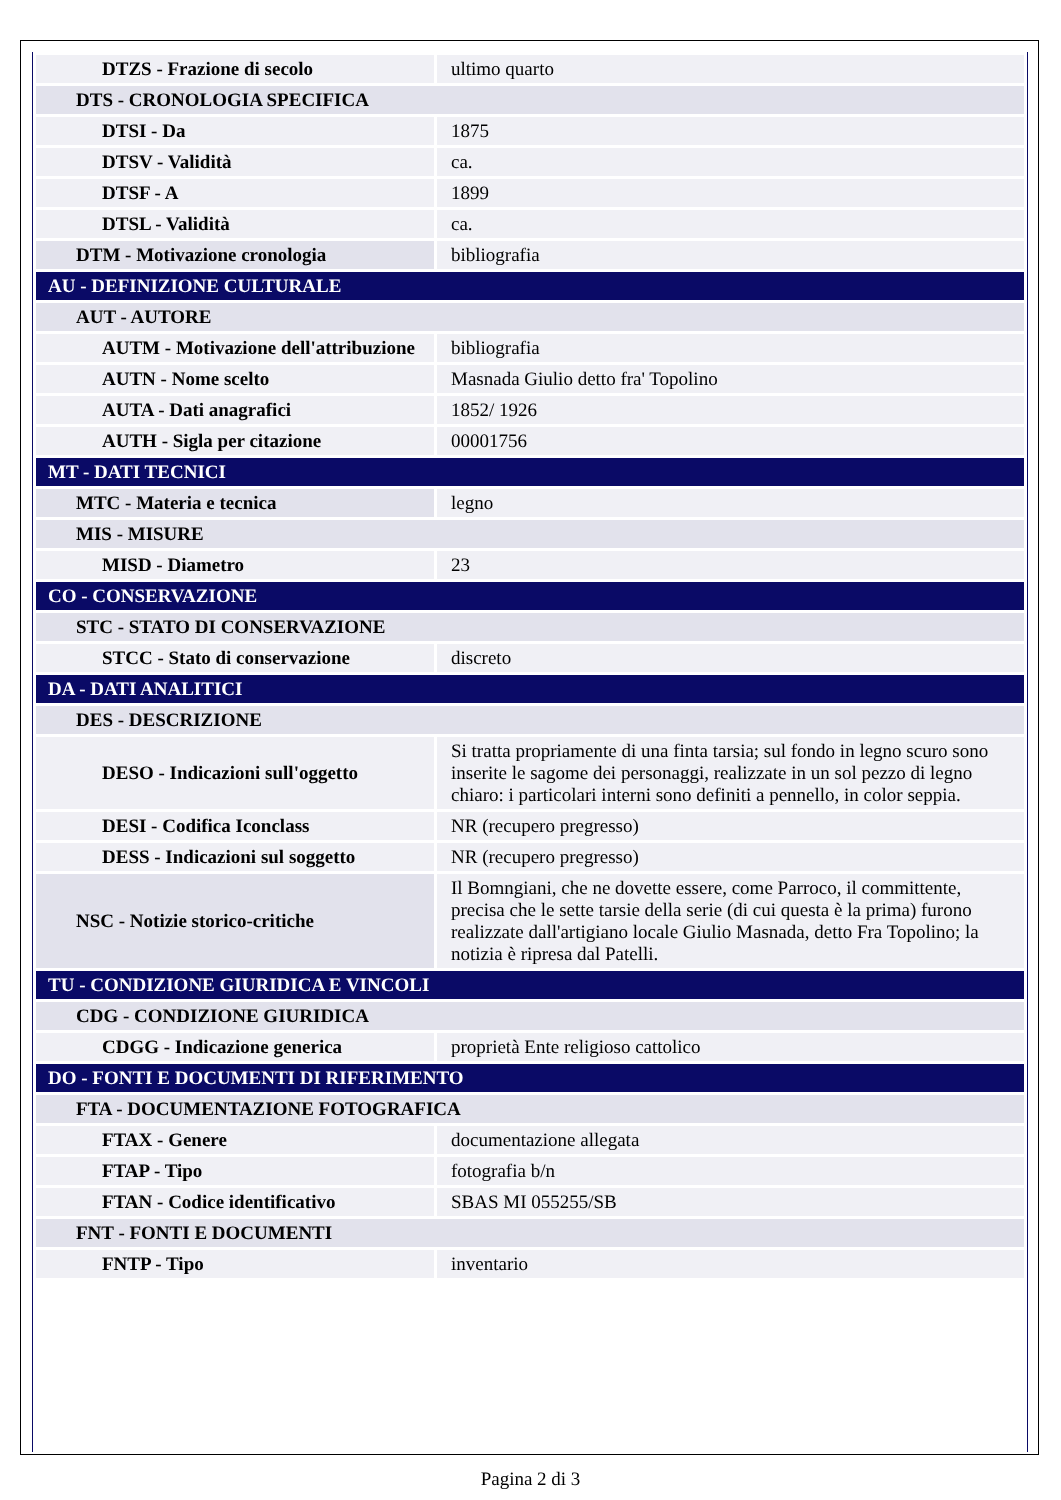| DTZS - Frazione di secolo | ultimo quarto |
| DTS - CRONOLOGIA SPECIFICA | |
| DTSI - Da | 1875 |
| DTSV - Validità | ca. |
| DTSF - A | 1899 |
| DTSL - Validità | ca. |
| DTM - Motivazione cronologia | bibliografia |
| AU - DEFINIZIONE CULTURALE | |
| AUT - AUTORE | |
| AUTM - Motivazione dell'attribuzione | bibliografia |
| AUTN - Nome scelto | Masnada Giulio detto fra' Topolino |
| AUTA - Dati anagrafici | 1852/ 1926 |
| AUTH - Sigla per citazione | 00001756 |
| MT - DATI TECNICI | |
| MTC - Materia e tecnica | legno |
| MIS - MISURE | |
| MISD - Diametro | 23 |
| CO - CONSERVAZIONE | |
| STC - STATO DI CONSERVAZIONE | |
| STCC - Stato di conservazione | discreto |
| DA - DATI ANALITICI | |
| DES - DESCRIZIONE | |
| DESO - Indicazioni sull'oggetto | Si tratta propriamente di una finta tarsia; sul fondo in legno scuro sono inserite le sagome dei personaggi, realizzate in un sol pezzo di legno chiaro: i particolari interni sono definiti a pennello, in color seppia. |
| DESI - Codifica Iconclass | NR (recupero pregresso) |
| DESS - Indicazioni sul soggetto | NR (recupero pregresso) |
| NSC - Notizie storico-critiche | Il Bomngiani, che ne dovette essere, come Parroco, il committente, precisa che le sette tarsie della serie (di cui questa è la prima) furono realizzate dall'artigiano locale Giulio Masnada, detto Fra Topolino; la notizia è ripresa dal Patelli. |
| TU - CONDIZIONE GIURIDICA E VINCOLI | |
| CDG - CONDIZIONE GIURIDICA | |
| CDGG - Indicazione generica | proprietà Ente religioso cattolico |
| DO - FONTI E DOCUMENTI DI RIFERIMENTO | |
| FTA - DOCUMENTAZIONE FOTOGRAFICA | |
| FTAX - Genere | documentazione allegata |
| FTAP - Tipo | fotografia b/n |
| FTAN - Codice identificativo | SBAS MI 055255/SB |
| FNT - FONTI E DOCUMENTI | |
| FNTP - Tipo | inventario |
Pagina 2 di 3